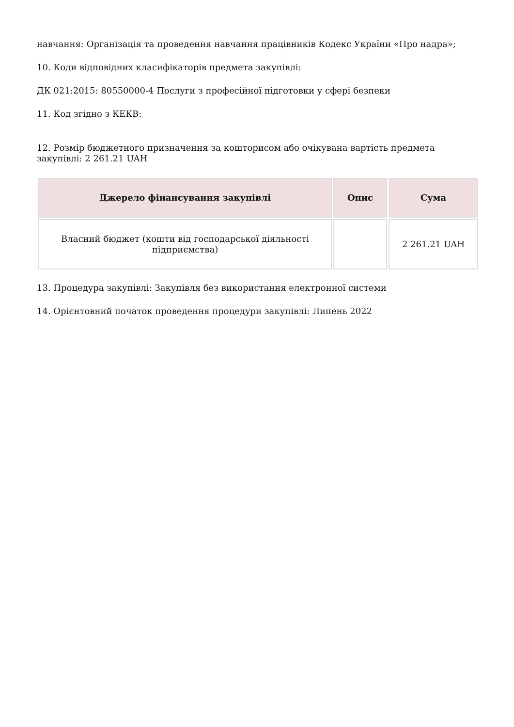навчання: Організація та проведення навчання працівників Кодекс України «Про надра»;
10. Коди відповідних класифікаторів предмета закупівлі:
ДК 021:2015: 80550000-4 Послуги з професійної підготовки у сфері безпеки
11. Код згідно з КЕКВ:
12. Розмір бюджетного призначення за кошторисом або очікувана вартість предмета закупівлі: 2 261.21 UAH
| Джерело фінансування закупівлі | Опис | Сума |
| --- | --- | --- |
| Власний бюджет (кошти від господарської діяльності підприємства) | | 2 261.21 UAH |
13. Процедура закупівлі: Закупівля без використання електронної системи
14. Орієнтовний початок проведення процедури закупівлі: Липень 2022